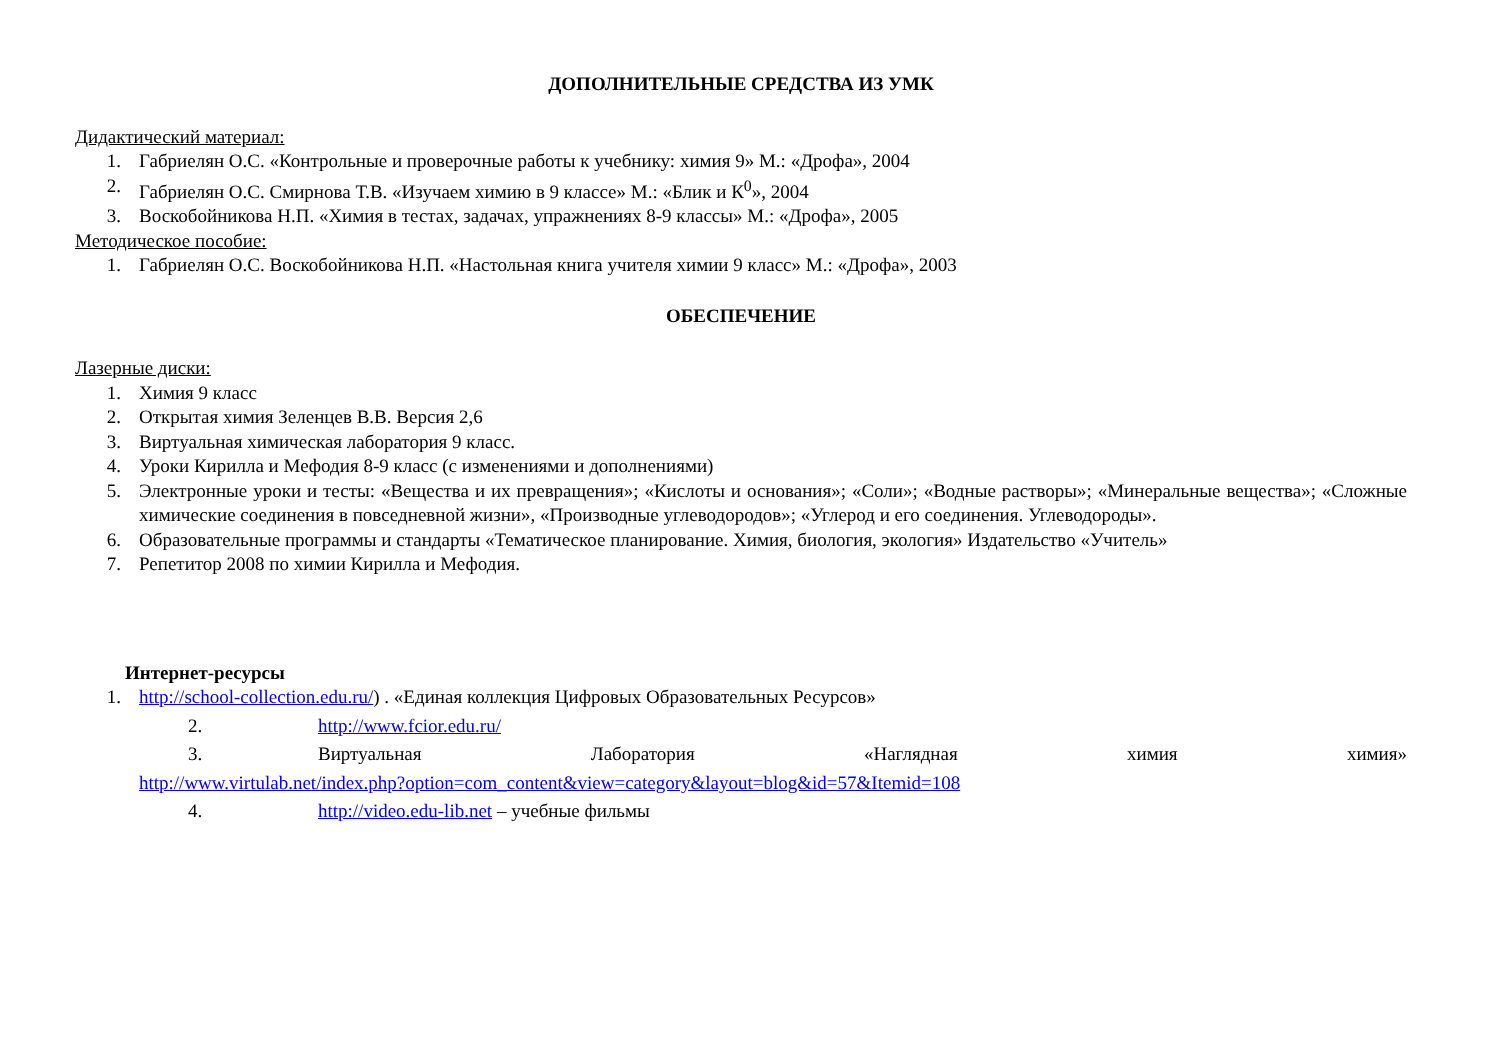ДОПОЛНИТЕЛЬНЫЕ СРЕДСТВА ИЗ УМК
Дидактический материал:
1. Габриелян О.С. «Контрольные и проверочные работы к учебнику: химия 9» М.: «Дрофа», 2004
2. Габриелян О.С. Смирнова Т.В. «Изучаем химию в 9 классе» М.: «Блик и К<sup>0</sup>», 2004
3. Воскобойникова Н.П. «Химия в тестах, задачах, упражнениях 8-9 классы» М.: «Дрофа», 2005
Методическое пособие:
1. Габриелян О.С. Воскобойникова Н.П. «Настольная книга учителя химии 9 класс» М.: «Дрофа», 2003
ОБЕСПЕЧЕНИЕ
Лазерные диски:
1. Химия 9 класс
2. Открытая химия Зеленцев В.В. Версия 2,6
3. Виртуальная химическая лаборатория 9 класс.
4. Уроки Кирилла и Мефодия 8-9 класс (с изменениями и дополнениями)
5. Электронные уроки и тесты: «Вещества и их превращения»; «Кислоты и основания»; «Соли»; «Водные растворы»; «Минеральные вещества»; «Сложные химические соединения в повседневной жизни», «Производные углеводородов»; «Углерод и его соединения. Углеводороды».
6. Образовательные программы и стандарты «Тематическое планирование. Химия, биология, экология» Издательство «Учитель»
7. Репетитор 2008 по химии Кирилла и Мефодия.
Интернет-ресурсы
1. http://school-collection.edu.ru/) . «Единая коллекция Цифровых Образовательных Ресурсов»
2. http://www.fcior.edu.ru/
3. Виртуальная Лаборатория «Наглядная химия химия»
http://www.virtulab.net/index.php?option=com_content&view=category&layout=blog&id=57&Itemid=108
4. http://video.edu-lib.net – учебные фильмы